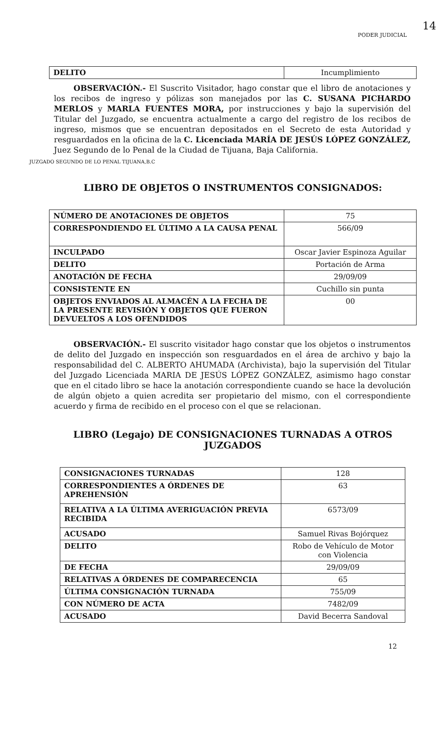14
PODER JUDICIAL
| DELITO | Incumplimiento |
OBSERVACIÓN.- El Suscrito Visitador, hago constar que el libro de anotaciones y los recibos de ingreso y pólizas son manejados por las C. SUSANA PICHARDO MERLOS y MARLA FUENTES MORA, por instrucciones y bajo la supervisión del Titular del Juzgado, se encuentra actualmente a cargo del registro de los recibos de ingreso, mismos que se encuentran depositados en el Secreto de esta Autoridad y resguardados en la oficina de la C. Licenciada MARÍA DE JESÚS LÓPEZ GONZÁLEZ, Juez Segundo de lo Penal de la Ciudad de Tijuana, Baja California.
JUZGADO SEGUNDO DE LO PENAL TIJUANA,B.C
LIBRO DE OBJETOS O INSTRUMENTOS CONSIGNADOS:
| NÚMERO DE ANOTACIONES DE OBJETOS | 75 |
| CORRESPONDIENDO EL ÚLTIMO A LA CAUSA PENAL | 566/09 |
| INCULPADO | Oscar Javier Espinoza Aguilar |
| DELITO | Portación de Arma |
| ANOTACIÓN DE FECHA | 29/09/09 |
| CONSISTENTE EN | Cuchillo sin punta |
| OBJETOS ENVIADOS AL ALMACÉN A LA FECHA DE LA PRESENTE REVISIÓN Y OBJETOS QUE FUERON DEVUELTOS A LOS OFENDIDOS | 00 |
OBSERVACIÓN.- El suscrito visitador hago constar que los objetos o instrumentos de delito del Juzgado en inspección son resguardados en el área de archivo y bajo la responsabilidad del C. ALBERTO AHUMADA (Archivista), bajo la supervisión del Titular del Juzgado Licenciada MARIA DE JESÚS LÓPEZ GONZÁLEZ, asimismo hago constar que en el citado libro se hace la anotación correspondiente cuando se hace la devolución de algún objeto a quien acredita ser propietario del mismo, con el correspondiente acuerdo y firma de recibido en el proceso con el que se relacionan.
LIBRO (Legajo) DE CONSIGNACIONES TURNADAS A OTROS
JUZGADOS
| CONSIGNACIONES TURNADAS | 128 |
| CORRESPONDIENTES A ÓRDENES DE APREHENSIÓN | 63 |
| RELATIVA A LA ÚLTIMA AVERIGUACIÓN PREVIA RECIBIDA | 6573/09 |
| ACUSADO | Samuel Rivas Bojórquez |
| DELITO | Robo de Vehículo de Motor con Violencia |
| DE FECHA | 29/09/09 |
| RELATIVAS A ÓRDENES DE COMPARECENCIA | 65 |
| ÚLTIMA CONSIGNACIÓN TURNADA | 755/09 |
| CON NÚMERO DE ACTA | 7482/09 |
| ACUSADO | David Becerra Sandoval |
12